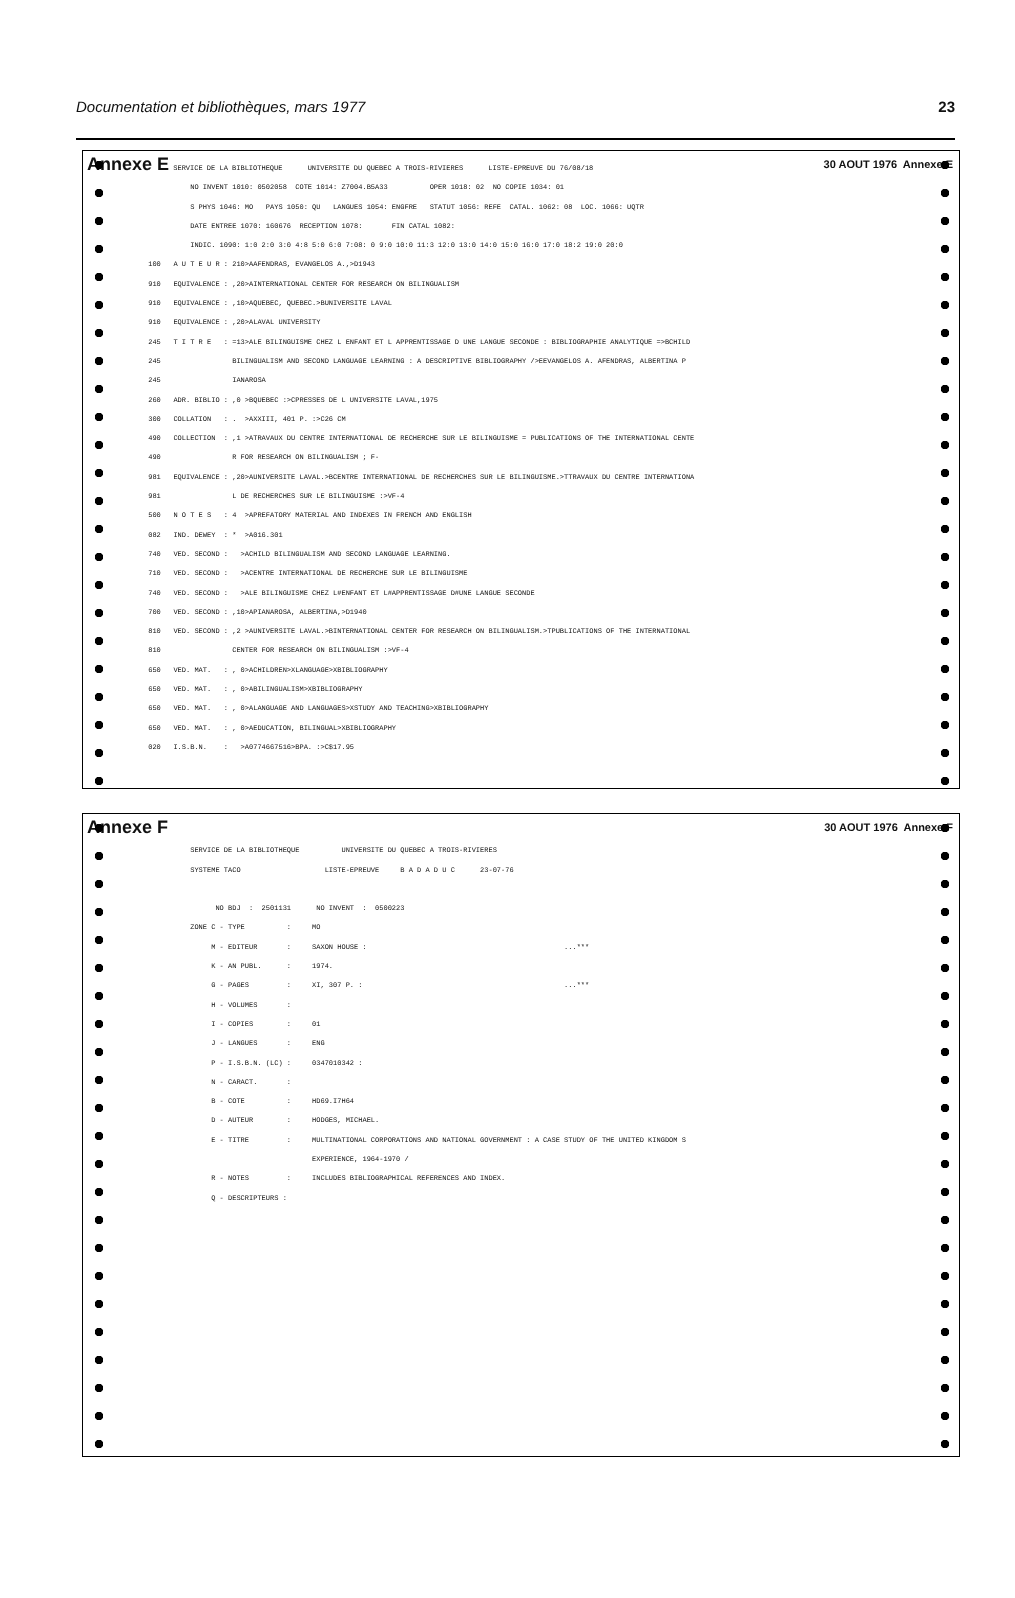Documentation et bibliothèques, mars 1977 23
Annexe E SERVICE DE LA BIBLIOTHEQUE UNIVERSITE DU QUEBEC A TROIS-RIVIERES LISTE-EPREUVE DU 76/08/18 30 AOUT 1976 Annexe E
NO INVENT 1010: 0502058 COTE 1014: Z7004.B5A33 OPER 1018: 02 NO COPIE 1034: 01
S PHYS 1046: MO PAYS 1050: QU LANGUES 1054: ENGFRE STATUT 1056: REFE CATAL. 1062: 08 LOC. 1066: UQTR
DATE ENTREE 1070: 160676 RECEPTION 1078: FIN CATAL 1082:
INDIC. 1090: 1:0 2:0 3:0 4:8 5:0 6:0 7:08: 0 9:0 10:0 11:3 12:0 13:0 14:0 15:0 16:0 17:0 18:2 19:0 20:0
100 A U T E U R : 210>AAFENDRAS, EVANGELOS A.,>D1943
910 EQUIVALENCE : ,20>AINTERNATIONAL CENTER FOR RESEARCH ON BILINGUALISM
910 EQUIVALENCE : ,10>AQUEBEC, QUEBEC.>BUNIVERSITE LAVAL
910 EQUIVALENCE : ,20>ALAVAL UNIVERSITY
245 T I T R E : =13>ALE BILINGUISME CHEZ L ENFANT ET L APPRENTISSAGE D UNE LANGUE SECONDE : BIBLIOGRAPHIE ANALYTIQUE =>BCHILD
245 BILINGUALISM AND SECOND LANGUAGE LEARNING : A DESCRIPTIVE BIBLIOGRAPHY />EEVANGELOS A. AFENDRAS, ALBERTINA P
245 IANAROSA
260 ADR. BIBLIO : ,0 >BQUEBEC :>CPRESSES DE L UNIVERSITE LAVAL,1975
300 COLLATION : . >AXXIII, 401 P. :>C26 CM
490 COLLECTION : ,1 >ATRAVAUX DU CENTRE INTERNATIONAL DE RECHERCHE SUR LE BILINGUISME = PUBLICATIONS OF THE INTERNATIONAL CENTE
490 R FOR RESEARCH ON BILINGUALISM ; F-
981 EQUIVALENCE : ,20>AUNIVERSITE LAVAL.>BCENTRE INTERNATIONAL DE RECHERCHES SUR LE BILINGUISME.>TTRAVAUX DU CENTRE INTERNATIONA
981 L DE RECHERCHES SUR LE BILINGUISME :>VF-4
500 N O T E S : 4 >APREFATORY MATERIAL AND INDEXES IN FRENCH AND ENGLISH
082 IND. DEWEY : * >A016.301
740 VED. SECOND : >ACHILD BILINGUALISM AND SECOND LANGUAGE LEARNING.
710 VED. SECOND : >ACENTRE INTERNATIONAL DE RECHERCHE SUR LE BILINGUISME
740 VED. SECOND : >ALE BILINGUISME CHEZ L#ENFANT ET L#APPRENTISSAGE D#UNE LANGUE SECONDE
700 VED. SECOND : ,10>APIANAROSA, ALBERTINA,>D1940
810 VED. SECOND : ,2 >AUNIVERSITE LAVAL.>BINTERNATIONAL CENTER FOR RESEARCH ON BILINGUALISM.>TPUBLICATIONS OF THE INTERNATIONAL
810 CENTER FOR RESEARCH ON BILINGUALISM :>VF-4
650 VED. MAT. : , 0>ACHILDREN>XLANGUAGE>XBIBLIOGRAPHY
650 VED. MAT. : , 0>ABILINGUALISM>XBIBLIOGRAPHY
650 VED. MAT. : , 0>ALANGUAGE AND LANGUAGES>XSTUDY AND TEACHING>XBIBLIOGRAPHY
650 VED. MAT. : , 0>AEDUCATION, BILINGUAL>XBIBLIOGRAPHY
020 I.S.B.N. : >A0774667516>BPA. :>C$17.95
Annexe F 30 AOUT 1976 Annexe F
SERVICE DE LA BIBLIOTHEQUE UNIVERSITE DU QUEBEC A TROIS-RIVIERES
SYSTEME TACO LISTE-EPREUVE B A D A D U C 23-07-76
NO BDJ : 2501131 NO INVENT : 0500223
ZONE C - TYPE : MO
M - EDITEUR : SAXON HOUSE : ...***
K - AN PUBL. : 1974.
G - PAGES : XI, 307 P. : ...***
H - VOLUMES :
I - COPIES : 01
J - LANGUES : ENG
P - I.S.B.N. (LC) : 0347010342 :
N - CARACT. :
B - COTE : HD69.I7H64
D - AUTEUR : HODGES, MICHAEL.
E - TITRE : MULTINATIONAL CORPORATIONS AND NATIONAL GOVERNMENT : A CASE STUDY OF THE UNITED KINGDOM S
EXPERIENCE, 1964-1970 /
R - NOTES : INCLUDES BIBLIOGRAPHICAL REFERENCES AND INDEX.
Q - DESCRIPTEURS :